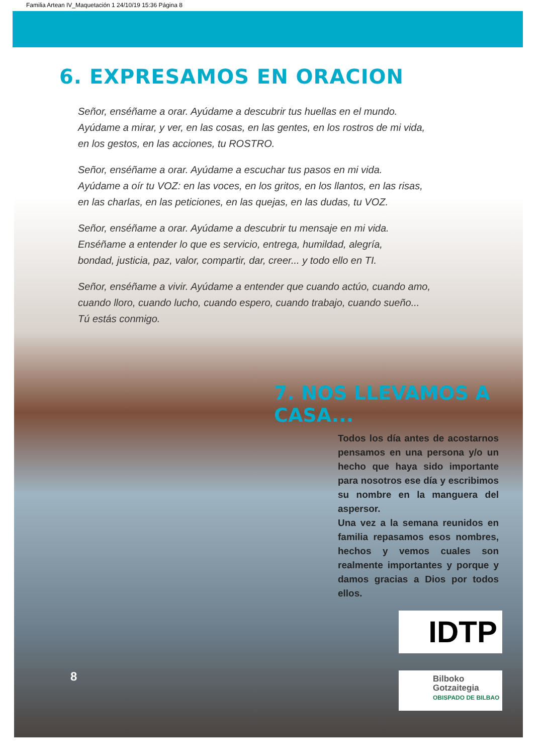Familia Artean IV_Maquetación 1 24/10/19 15:36 Página 8
6. EXPRESAMOS EN ORACION
Señor, enséñame a orar. Ayúdame a descubrir tus huellas en el mundo.
Ayúdame a mirar, y ver, en las cosas, en las gentes, en los rostros de mi vida,
en los gestos, en las acciones, tu ROSTRO.
Señor, enséñame a orar. Ayúdame a escuchar tus pasos en mi vida.
Ayúdame a oír tu VOZ: en las voces, en los gritos, en los llantos, en las risas,
en las charlas, en las peticiones, en las quejas, en las dudas, tu VOZ.
Señor, enséñame a orar. Ayúdame a descubrir tu mensaje en mi vida.
Enséñame a entender lo que es servicio, entrega, humildad, alegría,
bondad, justicia, paz, valor, compartir, dar, creer... y todo ello en TI.
Señor, enséñame a vivir. Ayúdame a entender que cuando actúo, cuando amo,
cuando lloro, cuando lucho, cuando espero, cuando trabajo, cuando sueño...
Tú estás conmigo.
7. NOS LLEVAMOS A CASA...
Todos los día antes de acostarnos pensamos en una persona y/o un hecho que haya sido importante para nosotros ese día y escribimos su nombre en la manguera del aspersor.
Una vez a la semana reunidos en familia repasamos esos nombres, hechos y vemos cuales son realmente importantes y porque y damos gracias a Dios por todos ellos.
IDTP
Bilboko
Gotzaitegia
OBISPADO DE BILBAO
8